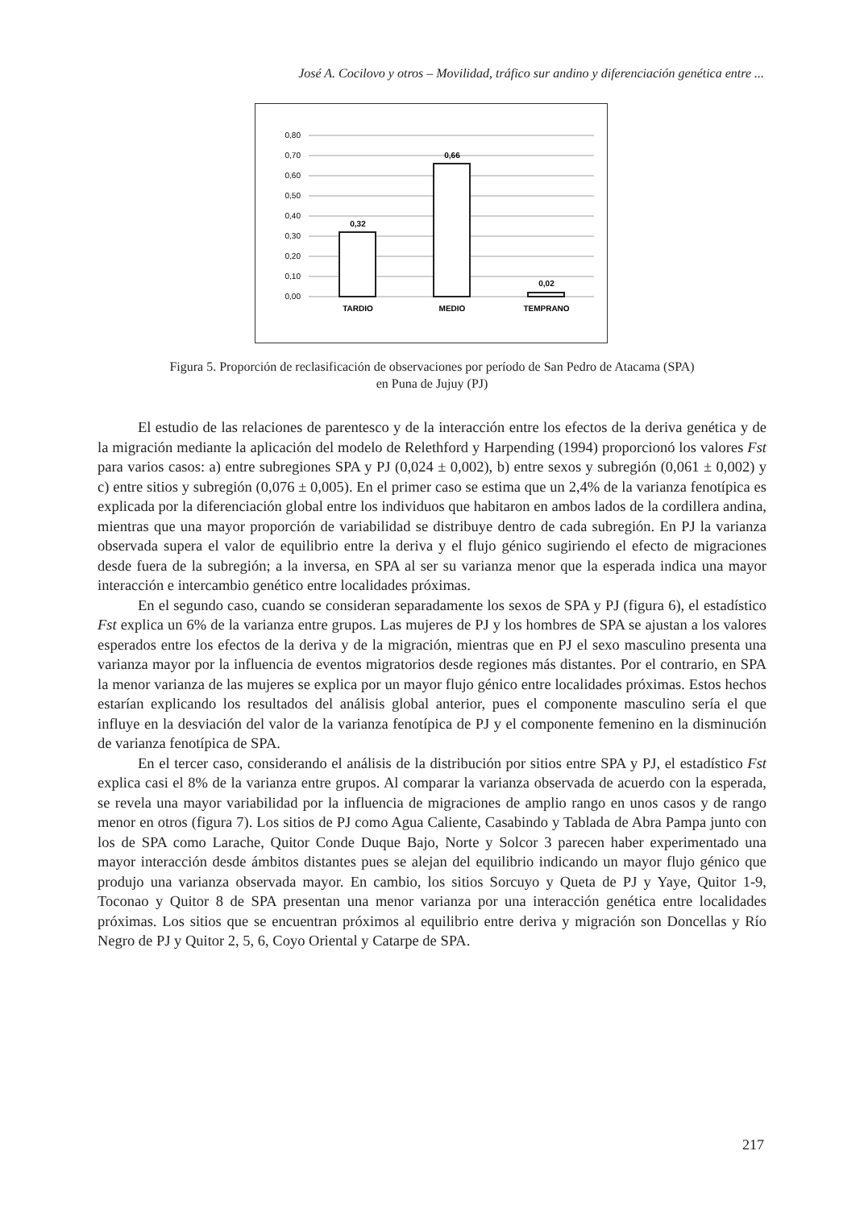José A. Cocilovo y otros – Movilidad, tráfico sur andino y diferenciación genética entre ...
0,80
0,70
0,60
0,50
0,40
0,30
0,20
0,10
0,00
0,32
0,66
0,02
TARDIO
MEDIO
TEMPRANO
Figura 5. Proporción de reclasificación de observaciones por período de San Pedro de Atacama (SPA)
en Puna de Jujuy (PJ)
El estudio de las relaciones de parentesco y de la interacción entre los efectos de la deriva genética y de la migración mediante la aplicación del modelo de Relethford y Harpending (1994) proporcionó los valores Fst para varios casos: a) entre subregiones SPA y PJ (0,024 ± 0,002), b) entre sexos y subregión (0,061 ± 0,002) y c) entre sitios y subregión (0,076 ± 0,005). En el primer caso se estima que un 2,4% de la varianza fenotípica es explicada por la diferenciación global entre los individuos que habitaron en ambos lados de la cordillera andina, mientras que una mayor proporción de variabilidad se distribuye dentro de cada subregión. En PJ la varianza observada supera el valor de equilibrio entre la deriva y el flujo génico sugiriendo el efecto de migraciones desde fuera de la subregión; a la inversa, en SPA al ser su varianza menor que la esperada indica una mayor interacción e intercambio genético entre localidades próximas.
En el segundo caso, cuando se consideran separadamente los sexos de SPA y PJ (figura 6), el estadístico Fst explica un 6% de la varianza entre grupos. Las mujeres de PJ y los hombres de SPA se ajustan a los valores esperados entre los efectos de la deriva y de la migración, mientras que en PJ el sexo masculino presenta una varianza mayor por la influencia de eventos migratorios desde regiones más distantes. Por el contrario, en SPA la menor varianza de las mujeres se explica por un mayor flujo génico entre localidades próximas. Estos hechos estarían explicando los resultados del análisis global anterior, pues el componente masculino sería el que influye en la desviación del valor de la varianza fenotípica de PJ y el componente femenino en la disminución de varianza fenotípica de SPA.
En el tercer caso, considerando el análisis de la distribución por sitios entre SPA y PJ, el estadístico Fst explica casi el 8% de la varianza entre grupos. Al comparar la varianza observada de acuerdo con la esperada, se revela una mayor variabilidad por la influencia de migraciones de amplio rango en unos casos y de rango menor en otros (figura 7). Los sitios de PJ como Agua Caliente, Casabindo y Tablada de Abra Pampa junto con los de SPA como Larache, Quitor Conde Duque Bajo, Norte y Solcor 3 parecen haber experimentado una mayor interacción desde ámbitos distantes pues se alejan del equilibrio indicando un mayor flujo génico que produjo una varianza observada mayor. En cambio, los sitios Sorcuyo y Queta de PJ y Yaye, Quitor 1-9, Toconao y Quitor 8 de SPA presentan una menor varianza por una interacción genética entre localidades próximas. Los sitios que se encuentran próximos al equilibrio entre deriva y migración son Doncellas y Río Negro de PJ y Quitor 2, 5, 6, Coyo Oriental y Catarpe de SPA.
217